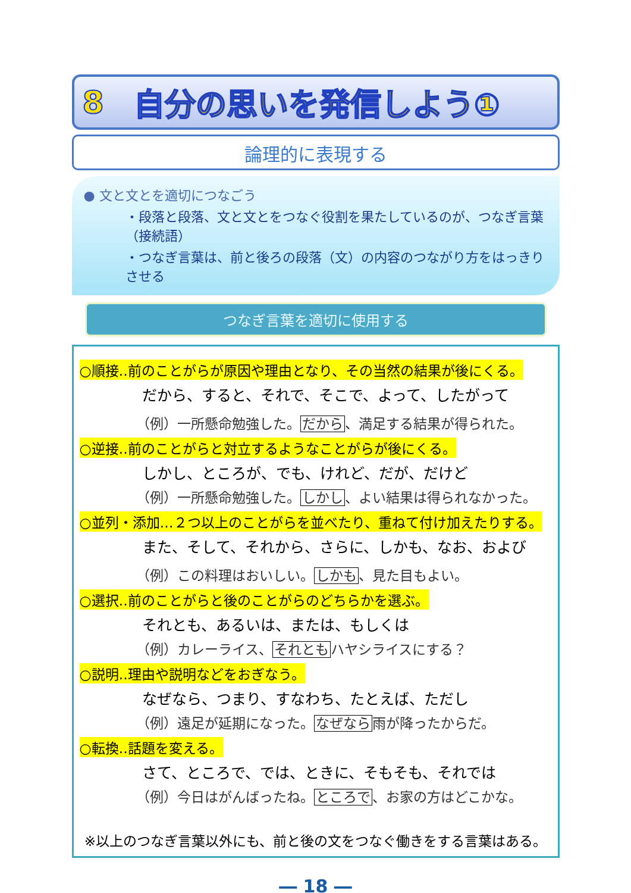8 自分の思いを発信しよう①
論理的に表現する
● 文と文とを適切につなごう
・段落と段落、文と文とをつなぐ役割を果たしているのが、つなぎ言葉（接続語）
・つなぎ言葉は、前と後ろの段落（文）の内容のつながり方をはっきりさせる
つなぎ言葉を適切に使用する
○順接‥前のことがらが原因や理由となり、その当然の結果が後にくる。
だから、すると、それで、そこで、よって、したがって
（例）一所懸命勉強した。だから、満足する結果が得られた。
○逆接‥前のことがらと対立するようなことがらが後にくる。
しかし、ところが、でも、けれど、だが、だけど
（例）一所懸命勉強した。しかし、よい結果は得られなかった。
○並列・添加…２つ以上のことがらを並べたり、重ねて付け加えたりする。
また、そして、それから、さらに、しかも、なお、および
（例）この料理はおいしい。しかも、見た目もよい。
○選択‥前のことがらと後のことがらのどちらかを選ぶ。
それとも、あるいは、または、もしくは
（例）カレーライス、それともハヤシライスにする？
○説明‥理由や説明などをおぎなう。
なぜなら、つまり、すなわち、たとえば、ただし
（例）遠足が延期になった。なぜなら雨が降ったからだ。
○転換‥話題を変える。
さて、ところで、では、ときに、そもそも、それでは
（例）今日はがんばったね。ところで、お家の方はどこかな。
※以上のつなぎ言葉以外にも、前と後の文をつなぐ働きをする言葉はある。
― 18 ―